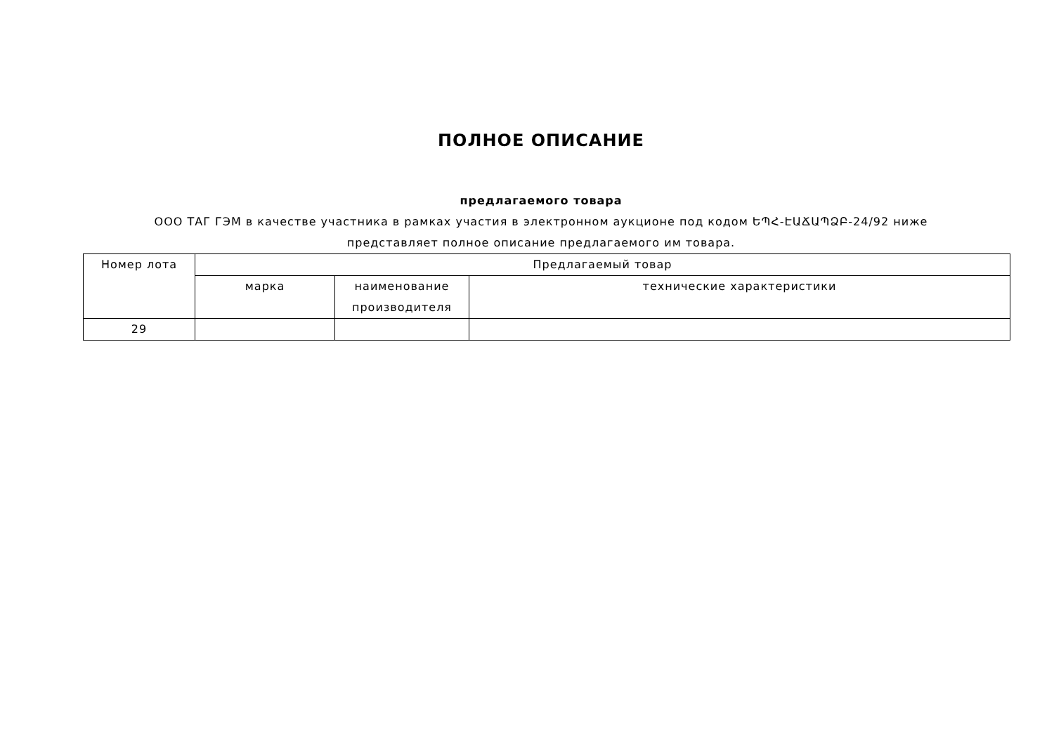ПОЛНОЕ ОПИСАНИЕ
предлагаемого товара
ООО ТАГ ГЭМ в качестве участника в рамках участия в электронном аукционе под кодом ԵՊՀ-ԷԱՃԱՊՁԲ-24/92 ниже представляет полное описание предлагаемого им товара.
| Номер лота | Предлагаемый товар | | |
| --- | --- | --- | --- |
| | марка | наименование производителя | технические характеристики |
| 29 | | | |